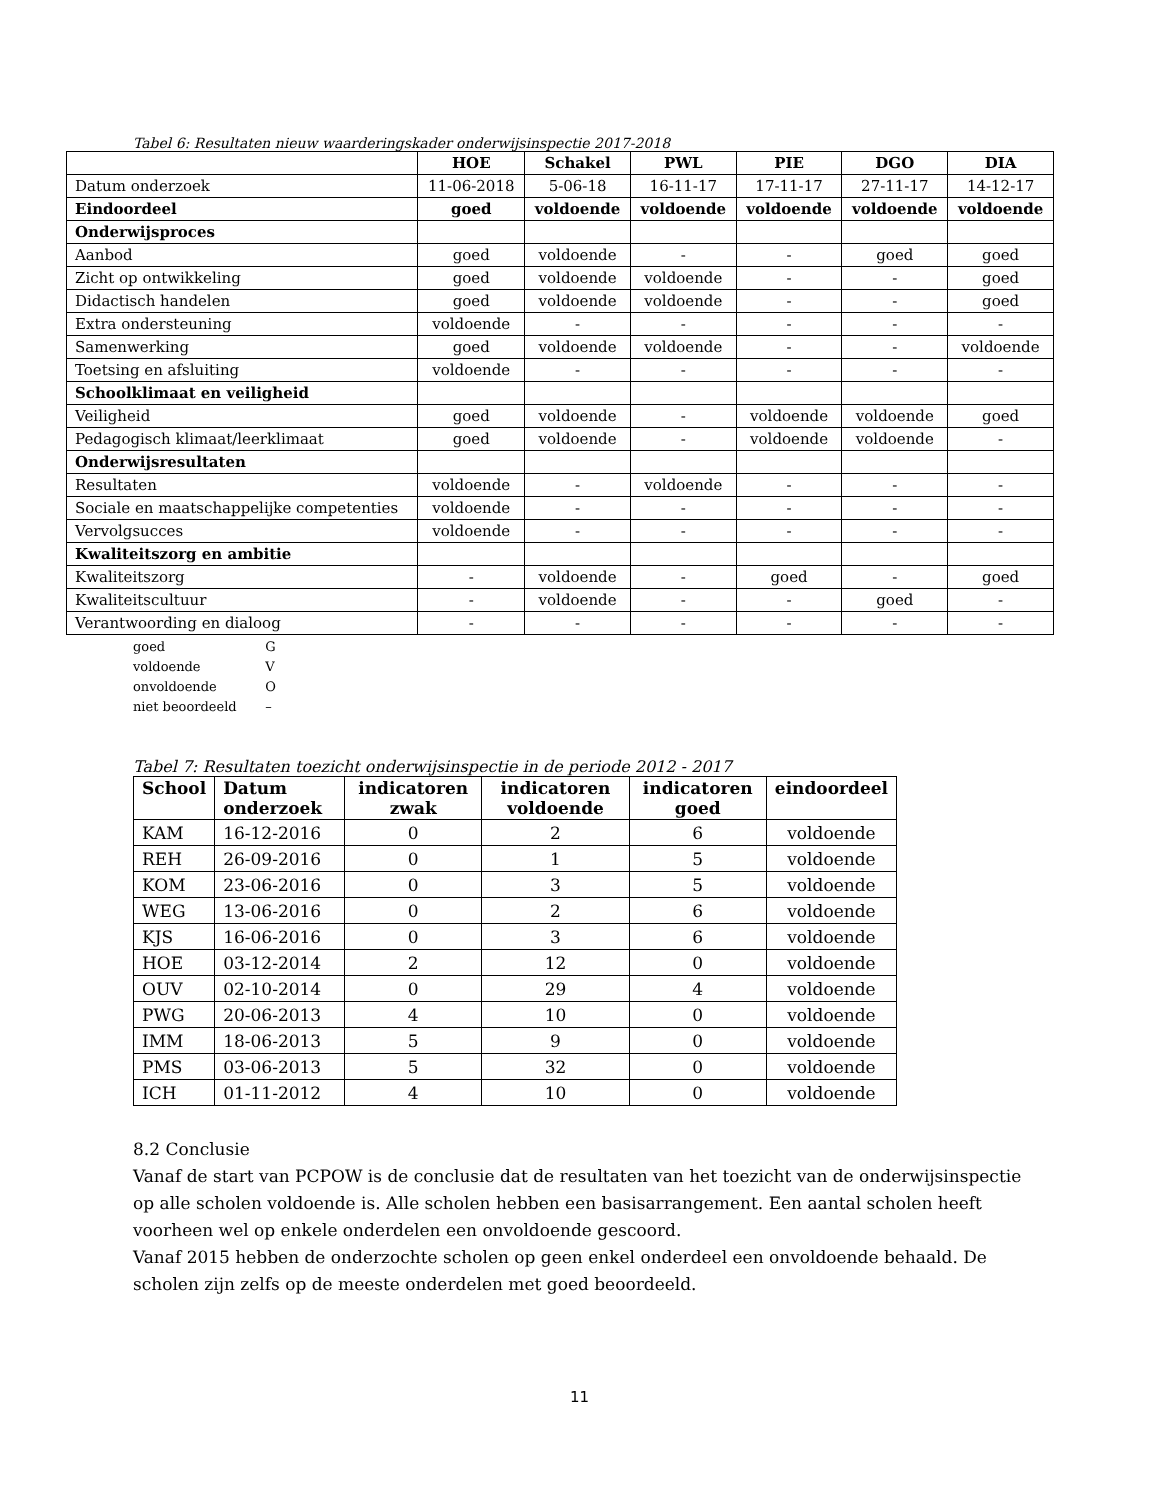Tabel 6: Resultaten nieuw waarderingskader onderwijsinspectie 2017-2018
| | HOE | Schakel | PWL | PIE | DGO | DIA |
| --- | --- | --- | --- | --- | --- | --- |
| Datum onderzoek | 11-06-2018 | 5-06-18 | 16-11-17 | 17-11-17 | 27-11-17 | 14-12-17 |
| Eindoordeel | goed | voldoende | voldoende | voldoende | voldoende | voldoende |
| Onderwijsproces | | | | | | |
| Aanbod | goed | voldoende | - | - | goed | goed |
| Zicht op ontwikkeling | goed | voldoende | voldoende | - | - | goed |
| Didactisch handelen | goed | voldoende | voldoende | - | - | goed |
| Extra ondersteuning | voldoende | - | - | - | - | - |
| Samenwerking | goed | voldoende | voldoende | - | - | voldoende |
| Toetsing en afsluiting | voldoende | - | - | - | - | - |
| Schoolklimaat en veiligheid | | | | | | |
| Veiligheid | goed | voldoende | - | voldoende | voldoende | goed |
| Pedagogisch klimaat/leerklimaat | goed | voldoende | - | voldoende | voldoende | - |
| Onderwijsresultaten | | | | | | |
| Resultaten | voldoende | - | voldoende | - | - | - |
| Sociale en maatschappelijke competenties | voldoende | - | - | - | - | - |
| Vervolgsucces | voldoende | - | - | - | - | - |
| Kwaliteitszorg en ambitie | | | | | | |
| Kwaliteitszorg | - | voldoende | - | goed | - | goed |
| Kwaliteitscultuur | - | voldoende | - | - | goed | - |
| Verantwoording en dialoog | - | - | - | - | - | - |
goed G
voldoende V
onvoldoende O
niet beoordeeld –
Tabel 7: Resultaten toezicht onderwijsinspectie in de periode 2012 - 2017
| School | Datum onderzoek | indicatoren zwak | indicatoren voldoende | indicatoren goed | eindoordeel |
| --- | --- | --- | --- | --- | --- |
| KAM | 16-12-2016 | 0 | 2 | 6 | voldoende |
| REH | 26-09-2016 | 0 | 1 | 5 | voldoende |
| KOM | 23-06-2016 | 0 | 3 | 5 | voldoende |
| WEG | 13-06-2016 | 0 | 2 | 6 | voldoende |
| KJS | 16-06-2016 | 0 | 3 | 6 | voldoende |
| HOE | 03-12-2014 | 2 | 12 | 0 | voldoende |
| OUV | 02-10-2014 | 0 | 29 | 4 | voldoende |
| PWG | 20-06-2013 | 4 | 10 | 0 | voldoende |
| IMM | 18-06-2013 | 5 | 9 | 0 | voldoende |
| PMS | 03-06-2013 | 5 | 32 | 0 | voldoende |
| ICH | 01-11-2012 | 4 | 10 | 0 | voldoende |
8.2 Conclusie
Vanaf de start van PCPOW is de conclusie dat de resultaten van het toezicht van de onderwijsinspectie op alle scholen voldoende is. Alle scholen hebben een basisarrangement. Een aantal scholen heeft voorheen wel op enkele onderdelen een onvoldoende gescoord.
Vanaf 2015 hebben de onderzochte scholen op geen enkel onderdeel een onvoldoende behaald. De scholen zijn zelfs op de meeste onderdelen met goed beoordeeld.
11